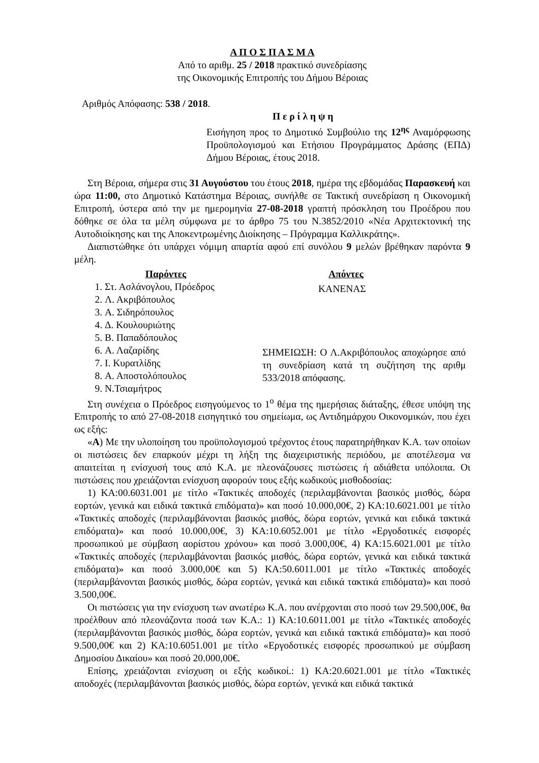Α Π Ο Σ Π Α Σ Μ Α
Από το αριθμ. 25 / 2018 πρακτικό συνεδρίασης
της Οικονομικής Επιτροπής του Δήμου Βέροιας
Αριθμός Απόφασης: 538 / 2018.
Π ε ρ ί λ η ψ η
Εισήγηση προς το Δημοτικό Συμβούλιο της 12<sup>ης</sup> Αναμόρφωσης Προϋπολογισμού και Ετήσιου Προγράμματος Δράσης (ΕΠΔ) Δήμου Βέροιας, έτους 2018.
Στη Βέροια, σήμερα στις 31 Αυγούστου του έτους 2018, ημέρα της εβδομάδας Παρασκευή και ώρα 11:00, στο Δημοτικό Κατάστημα Βέροιας, συνήλθε σε Τακτική συνεδρίαση η Οικονομική Επιτροπή, ύστερα από την με ημερομηνία 27-08-2018 γραπτή πρόσκληση του Προέδρου που δόθηκε σε όλα τα μέλη σύμφωνα με το άρθρο 75 του Ν.3852/2010 «Νέα Αρχιτεκτονική της Αυτοδιοίκησης και της Αποκεντρωμένης Διοίκησης – Πρόγραμμα Καλλικράτης».
Διαπιστώθηκε ότι υπάρχει νόμιμη απαρτία αφού επί συνόλου 9 μελών βρέθηκαν παρόντα 9 μέλη.
Παρόντες
1. Στ. Ασλάνογλου, Πρόεδρος
2. Λ. Ακριβόπουλος
3. Α. Σιδηρόπουλος
4. Δ. Κουλουριώτης
5. Β. Παπαδόπουλος
6. Α. Λαζαρίδης
7. Ι. Κυρατλίδης
8. Α. Αποστολόπουλος
9. Ν.Τσιαμήτρος
Απόντες
ΚΑΝΕΝΑΣ
ΣΗΜΕΙΩΣΗ: Ο Λ.Ακριβόπουλος αποχώρησε από τη συνεδρίαση κατά τη συζήτηση της αριθμ 533/2018 απόφασης.
Στη συνέχεια ο Πρόεδρος εισηγούμενος το 1<sup>ο</sup> θέμα της ημερήσιας διάταξης, έθεσε υπόψη της Επιτροπής το από 27-08-2018 εισηγητικό του σημείωμα, ως Αντιδημάρχου Οικονομικών, που έχει ως εξής:
«Α) Με την υλοποίηση του προϋπολογισμού τρέχοντος έτους παρατηρήθηκαν Κ.Α. των οποίων οι πιστώσεις δεν επαρκούν μέχρι τη λήξη της διαχειριστικής περιόδου, με αποτέλεσμα να απαιτείται η ενίσχυσή τους από Κ.Α. με πλεονάζουσες πιστώσεις ή αδιάθετα υπόλοιπα. Οι πιστώσεις που χρειάζονται ενίσχυση αφορούν τους εξής κωδικούς μισθοδοσίας:
1) ΚΑ:00.6031.001 με τίτλο «Τακτικές αποδοχές (περιλαμβάνονται βασικός μισθός, δώρα εορτών, γενικά και ειδικά τακτικά επιδόματα)» και ποσό 10.000,00€, 2) ΚΑ:10.6021.001 με τίτλο «Τακτικές αποδοχές (περιλαμβάνονται βασικός μισθός, δώρα εορτών, γενικά και ειδικά τακτικά επιδόματα)» και ποσό 10.000,00€, 3) ΚΑ:10.6052.001 με τίτλο «Εργοδοτικές εισφορές προσωπικού με σύμβαση αορίστου χρόνου» και ποσό 3.000,00€, 4) ΚΑ:15.6021.001 με τίτλο «Τακτικές αποδοχές (περιλαμβάνονται βασικός μισθός, δώρα εορτών, γενικά και ειδικά τακτικά επιδόματα)» και ποσό 3.000,00€ και 5) ΚΑ:50.6011.001 με τίτλο «Τακτικές αποδοχές (περιλαμβάνονται βασικός μισθός, δώρα εορτών, γενικά και ειδικά τακτικά επιδόματα)» και ποσό 3.500,00€.
Οι πιστώσεις για την ενίσχυση των ανωτέρω Κ.Α. που ανέρχονται στο ποσό των 29.500,00€, θα προέλθουν από πλεονάζοντα ποσά των Κ.Α.: 1) ΚΑ:10.6011.001 με τίτλο «Τακτικές αποδοχές (περιλαμβάνονται βασικός μισθός, δώρα εορτών, γενικά και ειδικά τακτικά επιδόματα)» και ποσό 9.500,00€ και 2) ΚΑ:10.6051.001 με τίτλο «Εργοδοτικές εισφορές προσωπικού με σύμβαση Δημοσίου Δικαίου» και ποσό 20.000,00€.
Επίσης, χρειάζονται ενίσχυση οι εξής κωδικοί.: 1) ΚΑ:20.6021.001 με τίτλο «Τακτικές αποδοχές (περιλαμβάνονται βασικός μισθός, δώρα εορτών, γενικά και ειδικά τακτικά